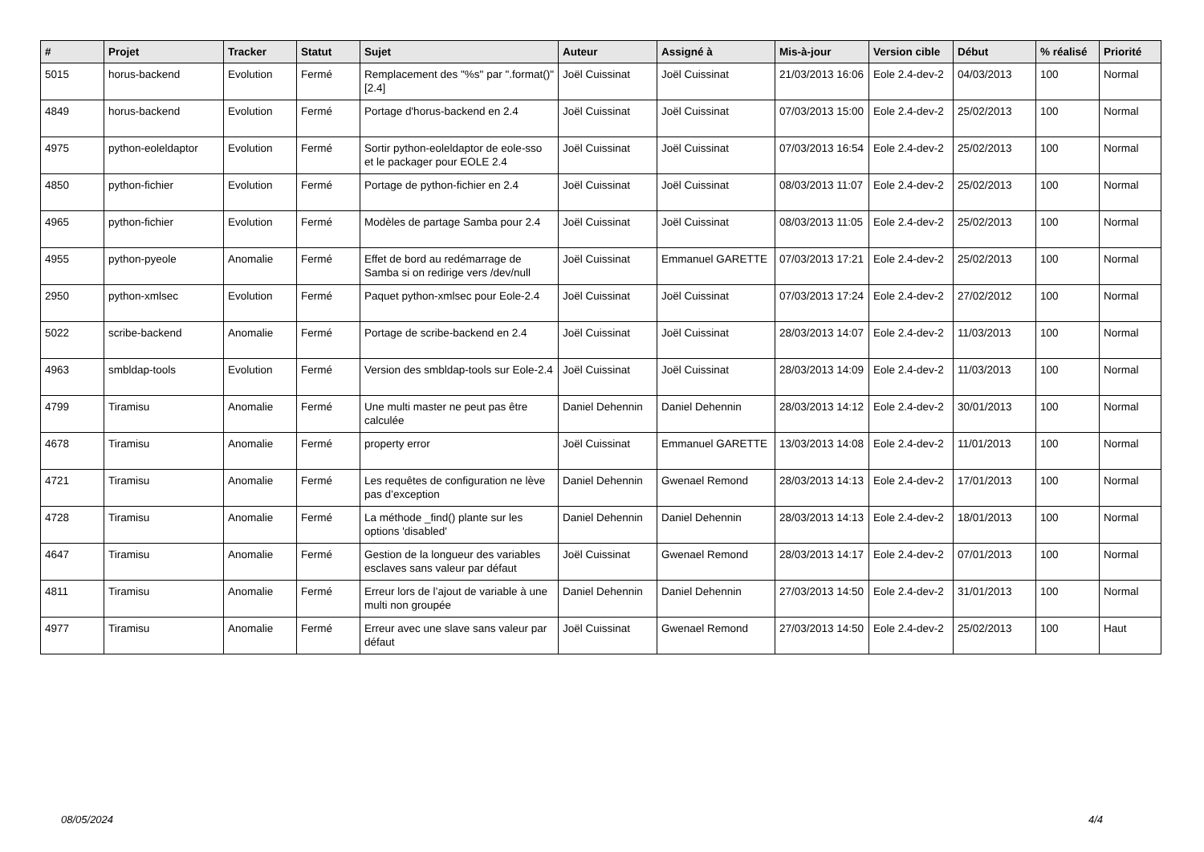| # | Projet | Tracker | Statut | Sujet | Auteur | Assigné à | Mis-à-jour | Version cible | Début | % réalisé | Priorité |
| --- | --- | --- | --- | --- | --- | --- | --- | --- | --- | --- | --- |
| 5015 | horus-backend | Evolution | Fermé | Remplacement des "%s" par ".format()" [2.4] | Joël Cuissinat | Joël Cuissinat | 21/03/2013 16:06 | Eole 2.4-dev-2 | 04/03/2013 | 100 | Normal |
| 4849 | horus-backend | Evolution | Fermé | Portage d'horus-backend en 2.4 | Joël Cuissinat | Joël Cuissinat | 07/03/2013 15:00 | Eole 2.4-dev-2 | 25/02/2013 | 100 | Normal |
| 4975 | python-eoleldaptor | Evolution | Fermé | Sortir python-eoleldaptor de eole-sso et le packager pour EOLE 2.4 | Joël Cuissinat | Joël Cuissinat | 07/03/2013 16:54 | Eole 2.4-dev-2 | 25/02/2013 | 100 | Normal |
| 4850 | python-fichier | Evolution | Fermé | Portage de python-fichier en 2.4 | Joël Cuissinat | Joël Cuissinat | 08/03/2013 11:07 | Eole 2.4-dev-2 | 25/02/2013 | 100 | Normal |
| 4965 | python-fichier | Evolution | Fermé | Modèles de partage Samba pour 2.4 | Joël Cuissinat | Joël Cuissinat | 08/03/2013 11:05 | Eole 2.4-dev-2 | 25/02/2013 | 100 | Normal |
| 4955 | python-pyeole | Anomalie | Fermé | Effet de bord au redémarrage de Samba si on redirige vers /dev/null | Joël Cuissinat | Emmanuel GARETTE | 07/03/2013 17:21 | Eole 2.4-dev-2 | 25/02/2013 | 100 | Normal |
| 2950 | python-xmlsec | Evolution | Fermé | Paquet python-xmlsec pour Eole-2.4 | Joël Cuissinat | Joël Cuissinat | 07/03/2013 17:24 | Eole 2.4-dev-2 | 27/02/2012 | 100 | Normal |
| 5022 | scribe-backend | Anomalie | Fermé | Portage de scribe-backend en 2.4 | Joël Cuissinat | Joël Cuissinat | 28/03/2013 14:07 | Eole 2.4-dev-2 | 11/03/2013 | 100 | Normal |
| 4963 | smbldap-tools | Evolution | Fermé | Version des smbldap-tools sur Eole-2.4 | Joël Cuissinat | Joël Cuissinat | 28/03/2013 14:09 | Eole 2.4-dev-2 | 11/03/2013 | 100 | Normal |
| 4799 | Tiramisu | Anomalie | Fermé | Une multi master ne peut pas être calculée | Daniel Dehennin | Daniel Dehennin | 28/03/2013 14:12 | Eole 2.4-dev-2 | 30/01/2013 | 100 | Normal |
| 4678 | Tiramisu | Anomalie | Fermé | property error | Joël Cuissinat | Emmanuel GARETTE | 13/03/2013 14:08 | Eole 2.4-dev-2 | 11/01/2013 | 100 | Normal |
| 4721 | Tiramisu | Anomalie | Fermé | Les requêtes de configuration ne lève pas d’exception | Daniel Dehennin | Gwenael Remond | 28/03/2013 14:13 | Eole 2.4-dev-2 | 17/01/2013 | 100 | Normal |
| 4728 | Tiramisu | Anomalie | Fermé | La méthode _find() plante sur les options 'disabled' | Daniel Dehennin | Daniel Dehennin | 28/03/2013 14:13 | Eole 2.4-dev-2 | 18/01/2013 | 100 | Normal |
| 4647 | Tiramisu | Anomalie | Fermé | Gestion de la longueur des variables esclaves sans valeur par défaut | Joël Cuissinat | Gwenael Remond | 28/03/2013 14:17 | Eole 2.4-dev-2 | 07/01/2013 | 100 | Normal |
| 4811 | Tiramisu | Anomalie | Fermé | Erreur lors de l’ajout de variable à une multi non groupée | Daniel Dehennin | Daniel Dehennin | 27/03/2013 14:50 | Eole 2.4-dev-2 | 31/01/2013 | 100 | Normal |
| 4977 | Tiramisu | Anomalie | Fermé | Erreur avec une slave sans valeur par défaut | Joël Cuissinat | Gwenael Remond | 27/03/2013 14:50 | Eole 2.4-dev-2 | 25/02/2013 | 100 | Haut |
08/05/2024 4/4